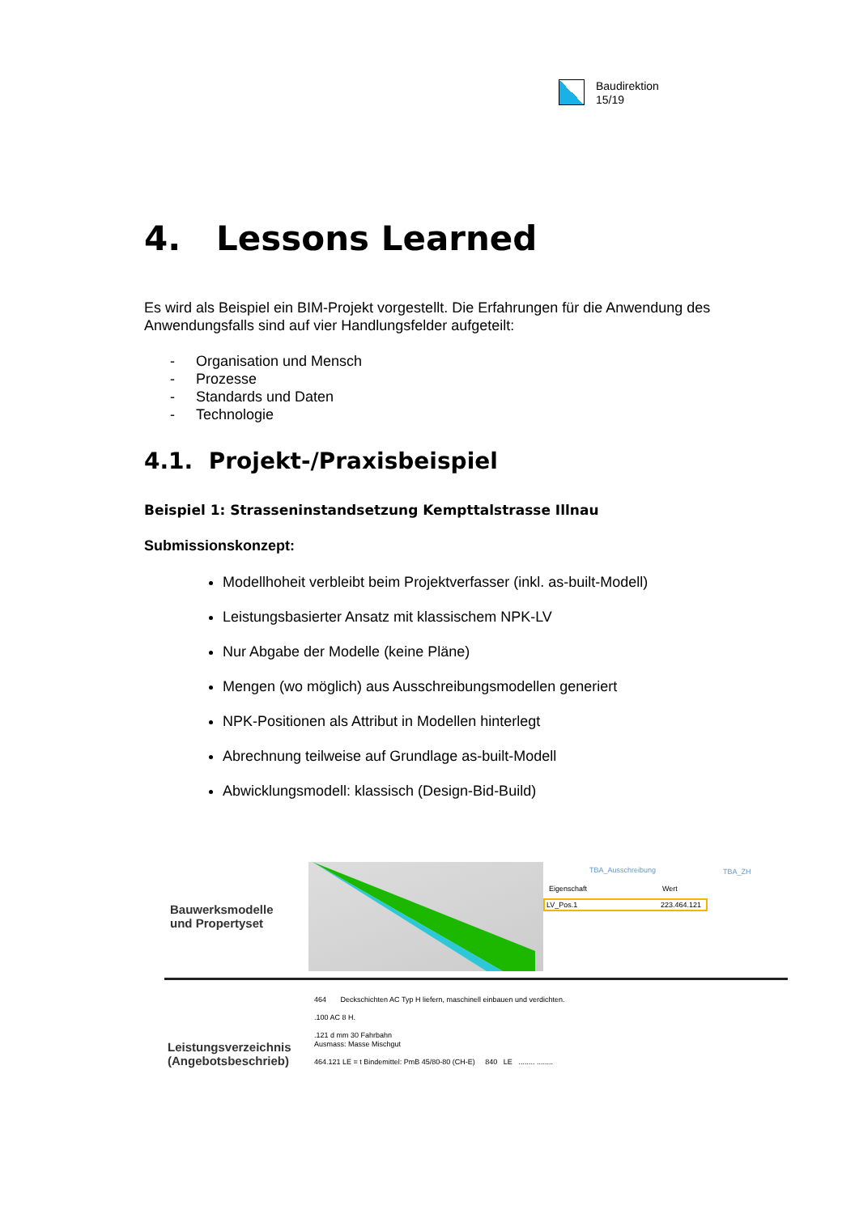Baudirektion
15/19
4. Lessons Learned
Es wird als Beispiel ein BIM-Projekt vorgestellt. Die Erfahrungen für die Anwendung des Anwendungsfalls sind auf vier Handlungsfelder aufgeteilt:
- Organisation und Mensch
- Prozesse
- Standards und Daten
- Technologie
4.1. Projekt-/Praxisbeispiel
Beispiel 1: Strasseninstandsetzung Kempttalstrasse Illnau
Submissionskonzept:
Modellhoheit verbleibt beim Projektverfasser (inkl. as-built-Modell)
Leistungsbasierter Ansatz mit klassischem NPK-LV
Nur Abgabe der Modelle (keine Pläne)
Mengen (wo möglich) aus Ausschreibungsmodellen generiert
NPK-Positionen als Attribut in Modellen hinterlegt
Abrechnung teilweise auf Grundlage as-built-Modell
Abwicklungsmodell: klassisch (Design-Bid-Build)
Bauwerksmodelle
und Propertyset
TBA_Ausschreibung TBA_ZH
Eigenschaft Wert
LV_Pos.1 223.464.121
Leistungsverzeichnis
(Angebotsbeschrieb)
464 Deckschichten AC Typ H liefern, maschinell einbauen und verdichten.
.100 AC 8 H.
.121 d mm 30 Fahrbahn
Ausmass: Masse Mischgut
464.121 LE = t Bindemittel: PmB 45/80-80 (CH-E) 840 LE ........ ........